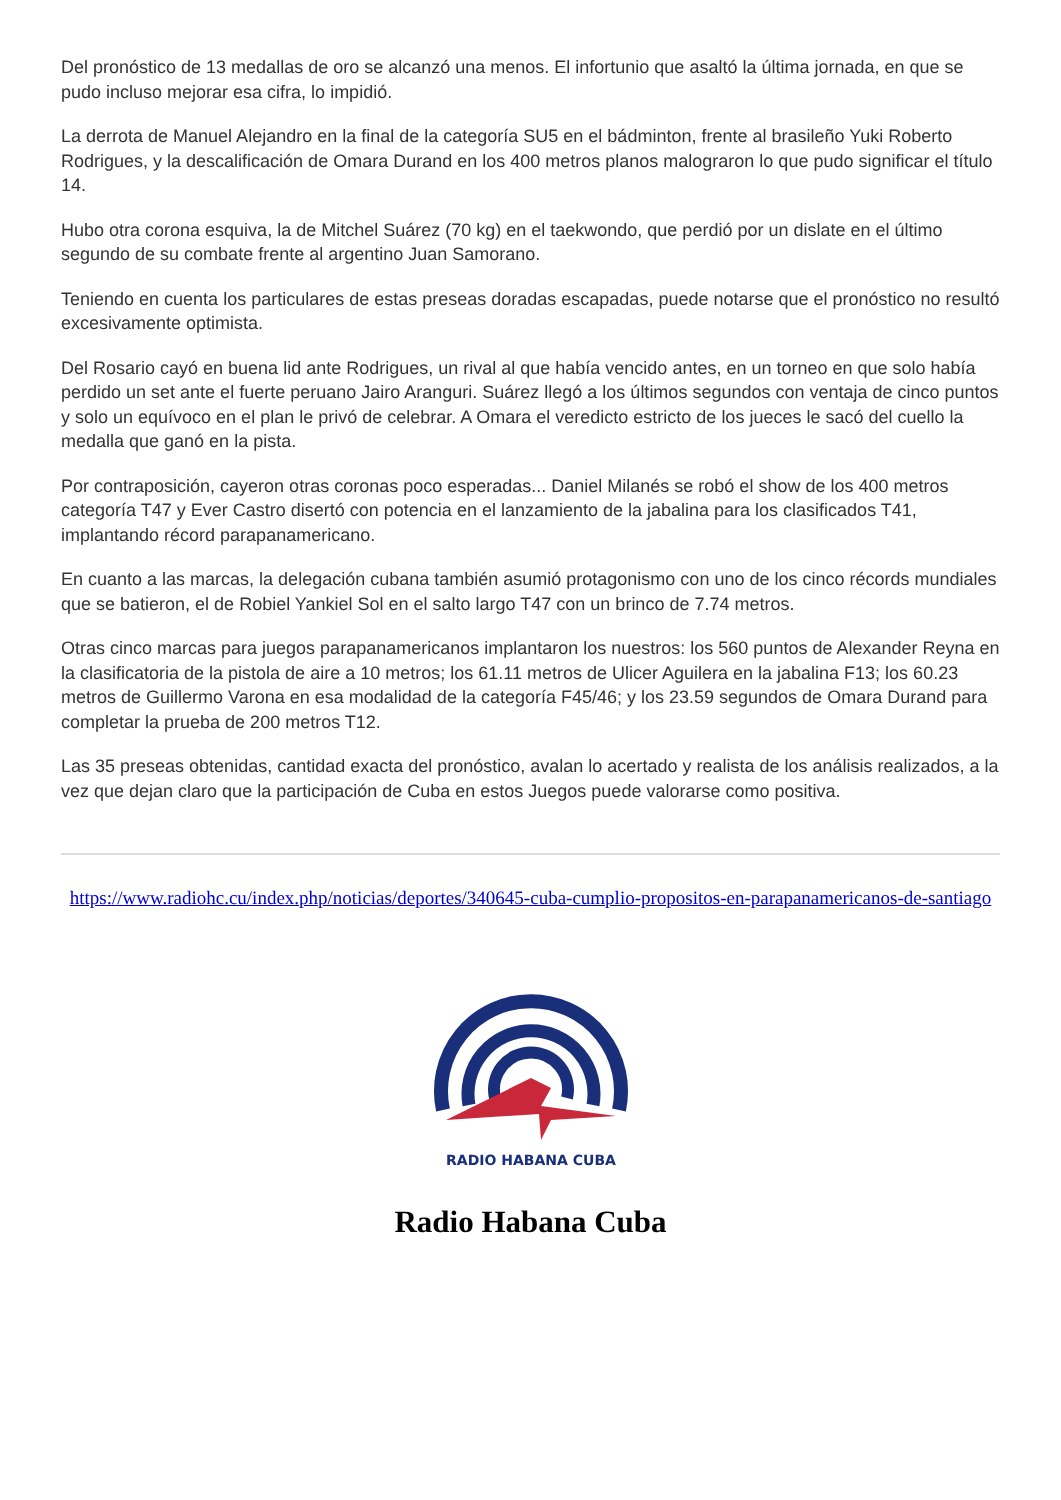Del pronóstico de 13 medallas de oro se alcanzó una menos. El infortunio que asaltó la última jornada, en que se pudo incluso mejorar esa cifra, lo impidió.
La derrota de Manuel Alejandro en la final de la categoría SU5 en el bádminton, frente al brasileño Yuki Roberto Rodrigues, y la descalificación de Omara Durand en los 400 metros planos malograron lo que pudo significar el título 14.
Hubo otra corona esquiva, la de Mitchel Suárez (70 kg) en el taekwondo, que perdió por un dislate en el último segundo de su combate frente al argentino Juan Samorano.
Teniendo en cuenta los particulares de estas preseas doradas escapadas, puede notarse que el pronóstico no resultó excesivamente optimista.
Del Rosario cayó en buena lid ante Rodrigues, un rival al que había vencido antes, en un torneo en que solo había perdido un set ante el fuerte peruano Jairo Aranguri. Suárez llegó a los últimos segundos con ventaja de cinco puntos y solo un equívoco en el plan le privó de celebrar. A Omara el veredicto estricto de los jueces le sacó del cuello la medalla que ganó en la pista.
Por contraposición, cayeron otras coronas poco esperadas... Daniel Milanés se robó el show de los 400 metros categoría T47 y Ever Castro disertó con potencia en el lanzamiento de la jabalina para los clasificados T41, implantando récord parapanamericano.
En cuanto a las marcas, la delegación cubana también asumió protagonismo con uno de los cinco récords mundiales que se batieron, el de Robiel Yankiel Sol en el salto largo T47 con un brinco de 7.74 metros.
Otras cinco marcas para juegos parapanamericanos implantaron los nuestros: los 560 puntos de Alexander Reyna en la clasificatoria de la pistola de aire a 10 metros; los 61.11 metros de Ulicer Aguilera en la jabalina F13; los 60.23 metros de Guillermo Varona en esa modalidad de la categoría F45/46; y los 23.59 segundos de Omara Durand para completar la prueba de 200 metros T12.
Las 35 preseas obtenidas, cantidad exacta del pronóstico, avalan lo acertado y realista de los análisis realizados, a la vez que dejan claro que la participación de Cuba en estos Juegos puede valorarse como positiva.
https://www.radiohc.cu/index.php/noticias/deportes/340645-cuba-cumplio-propositos-en-parapanamericanos-de-santiago
RADIO HABANA CUBA
Radio Habana Cuba